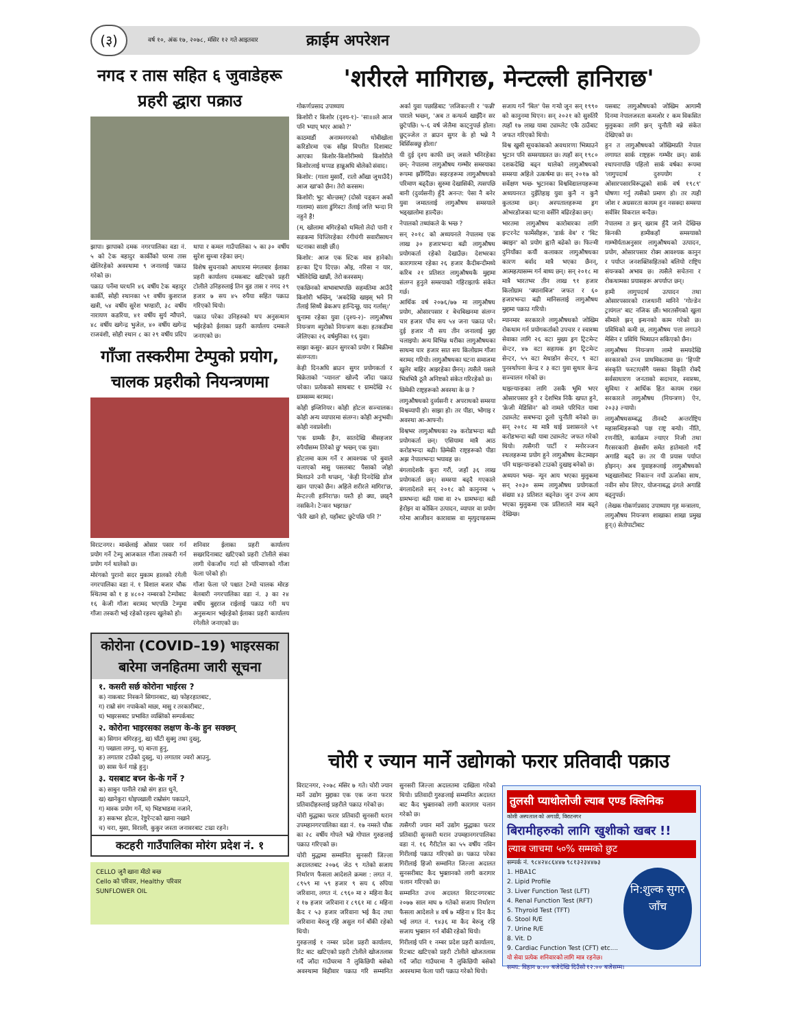(३) वर्ष १०, अंक १७, २०७८, मंसिर १२ गते आइतवार क्राईम अपरेशन
नगद र तास सहित ६ जुवाडेहरू प्रहरी द्धारा पक्राउ
झापा। झापाको दमक नगरपालिका वडा नं. ५ को टेक बहादुर कार्कीको घरमा तास खेलिरहेको अवस्थामा ९ जनालाई पक्राउ गरेको छ।
पक्राउ पर्नेमा घरधनि ४६ वर्षीय टेक बहादुर कार्की, सोही स्थानका ५१ वर्षीय कुशराज खत्री, ५४ वर्षीय सुरेश भण्डारी, ३८ वर्षीय नारायण कडरिया, ४१ वर्षीय सुर्य न्यौपाने, ४८ वर्षीय खगेन्द्र भुजेल, ४० वर्षीय खगेन्द्र राजवंशी, सोही स्थान ८ का २९ वर्षीय प्रदिप थापा र कमल गाउँपालिका ५ का ३० वर्षीय सुरेश सुब्बा रहेका छन्।
विशेष सुचनाको आधारमा मंगलबार ईलाका प्रहरी कार्यालय दमकबाट खटिएको प्रहरी टोलीले उनिहरुलाई तिन बुड तास र नगद २९ हजार ७ सय ४५ रुपैया सहित पक्राउ गरिएको थियो।
पक्राउ परेका उनिहरुको थप अनुसन्धान भईरहेको ईलाका प्रहरी कार्यालय दमकले जनाएको छ।
गाँजा तस्करीमा टेम्पुको प्रयोग, चालक प्रहरीको नियन्त्रणमा
विराटनगर। मान्छेलाई ओसार पसार गर्न प्रयोग गर्ने टेम्पु आजकाल गाँजा तस्करी गर्न प्रयोग गर्न थालेको छ।
मोरंगको पुरानो सदर मुकाम हालको रंगेली नगरपालिका वडा नं. १ विशाल बजार चौक स्थितमा को १ ह ४८०२ नम्बरको टेम्पोबाट १६ केजी गाँजा बरामद भएपछि टेम्पुमा गाँजा तस्करी भई रहेको रहस्य खुलेको हो।
शनिवार ईलाका प्रहरी कार्यालय सखरदिनाबाट खटिएको प्रहरी टोलीले संका लागी चेकजाँच गर्दा सो परिमाणको गाँजा फेला परेको हो।
गाँजा फेला परे पश्चात टेम्पो चालक मोरङ बेलबारी नगरपालिका वडा नं. ३ का २४ वर्षीय बुद्दराज राईलाई पक्राउ गरी थप अनुसन्धान भईरहेको ईलाका प्रहरी कार्यालय रंगेलीले जनाएको छ।
कोरोना (COVID–19) भाइरसका बारेमा जनहितमा जारी सूचना
१. कसरी सर्छ कोरोना भाईरस ?
क) नाकबाट निस्कने सिगानबाट, ख) फोहरहातबाट,
ग) राम्रो संग नपाकेको माछा, मासु र तरकारीबाट,
घ) भाइरसबाट प्रभावित व्यक्तिको सम्पर्कबाट
२. कोरोना भाइरसका लक्षण के-के हुन सक्छन्
क) सिगान बगिरहनु, ख) घाँटी सुक्नु तथा दुख्नु,
ग) पखाला लाग्नु, घ) बान्ता हुनु,
ङ) लगातार टाउँको दुख्नु, च) लगातार ज्वरो आउनु,
छ) सास फेर्न गाह्रे हुनु।
३. यसबाट बच्न के-के गर्ने ?
क) साबुन पानीले राम्रो संग हात धुने,
ख) खानेकुरा धोइपखाली राम्रोसंग पकाउने,
ग) मास्क प्रयोग गर्ने, घ) भिडभाडमा नजाने,
ङ) सकभर होटल, रेष्टुरेन्टको खाना नखाने
च) चरा, मुसा, विराली, कुकुर जस्ता जनावरबाट टाढा रहने।
कटहरी गाउँपालिका मोरंग प्रदेश नं. १
CELLO जुनै खाना मीठो बन्छ
Cello को परिवार, Healthy परिवार
SUNFLOWER OIL
'शरीरले मागिराछ, मेन्टल्ली हानिराछ'
गोकर्णप्रसाद उपाध्याय
किशोरी र किशोर (दृश्य-१)- 'सा॥॥ले आज पनि भ्याप् भएर आको ?'
काठमाडौं अनामनगरको धोबीखोला करिडोरमा एक साँझ विपरीत दिशाबाट आएका किशोर-किशोरीमध्ये किशोरीले किशोरलाई थप्पड हान्नुअघि बोलेको संवाद।
किशोर: (गाला मुसार्दै, रातो आँखा जुधाउँदै) आज खा'को छैन। तेरो कस्सम।
किशोरी: भुट बोल्छस्? (दोस्रो चड्कन अर्को गालामा) साला डुंगिस्टा तँलाई जत्ति भन्दा नि नहुने है!
(म, खोलामा बगिरहेको धमिलो लेदो पानी र सडकमा चिप्लिरहेका रंगीचंगी सवारीसाधन घटनाका साक्षी छौं।)
किशोर: आज एक स्टिक मात्र हानेको। हल्का ट्रिप दिएछ। ओइ, नरिसा न यार, भोलिदेखि खान्नौं, तेरो कस्स्सम्।
एकछिनको बाभाबाभपछि सहमतिमा आउँदै किशोरी भन्छिन्, 'अबदेखि खाइस् भने नि तँलाई सिध्धै ब्रेकअप हान्दिन्छु, याद गर्लास्।'
थुनामा रहेका युवा (दृश्य-२)- लागुऔषध नियन्त्रण ब्युरोको नियन्त्रण कक्ष। हतकडीमा जेलिएका २६ वर्षमुनिका १६ युवा।
साझा कसुर- ब्राउन सुगरको प्रयोग र बिक्रीमा संलग्नता।
केही दिनअघि ब्राउन सुगर प्रयोगकर्ता र बिक्रेताको 'च्यानल' खोज्दै जाँदा पक्राउ परेका। प्रत्येकको साथबाट १ ग्रामदेखि २८ ग्रामसम्म बरामद।
कोही इन्जिनियर। कोही होटल सञ्चालक। कोही अन्य व्यापारमा संलग्न। कोही अनुभवी। कोही नवप्रवेशी।
'एक ग्रामकै हैन, सातदेखि बीसहजार रुपैयाँसम्म तिरेको छु' भन्छन् एक युवा।
होटलमा काम गर्ने र आवश्यक परे बुवाले चलाएको मासु पसलबाट पैसाको जोहो मिलाउने उनी थप्छन्, 'केही दिनदेखि डोज खान पाएको छैन। अहिले शरीरले मागिरा'छ, मेन्टल्ली हानिरा'छ। यस्तै हो क्या, छाड्नै नसकिने। टेन्सन भइराछ।'
'फेरि खाने हो, यहाँबाट छुटेपछि पनि ?'
अर्का युवा पछाडिबाट 'लजिकल्ली र 'फन्नी' पाराले भन्छन्, 'अब त कन्फर्म खाइँदैन सर छुटेपछि। ५-६ वर्ष जेलैमा काट्नुपर्छ होला। छुट्ञ्जेल त ब्राउन सुगर के हो भन्ने नै बिर्सिसक्छु होला।'
यी दुई दृश्य काफी छन् जसले भनिरहेका छन्- नेपालमा लागुऔषध गम्भीर समस्याका रूपमा झाँगिँदैछ। सहरहरूमा लागुऔषधको परिमाण बढ्दैछ। सुरुमा देखासिकी, त्यसपछि बानी (दुर्व्यसनी) हुँदै अनन्त: पेसा नै बनेर युवा जमातलाई लागुऔषध समस्याले भड्खालोमा हाल्दैछ।
नेपालको तथ्यांकले के भन्छ ?
सन् २०१८ को अध्ययनले नेपालमा एक लाख ३० हजारभन्दा बढी लागुऔषध प्रयोगकर्ता रहेको देखाउँछ। देशभरका कारागारमा रहेका २६ हजार कैदीबन्दीमध्ये करिब २१ प्रतिशत लागुऔषधकै मुद्दामा संलग्न हुनुले समस्याको गहिराइतर्फ संकेत गर्छ।
आर्थिक वर्ष २०७६/७७ मा लागुऔषध प्रयोग, ओसारपसार र बेचबिखनमा संलग्न चार हजार पाँच सय ५४ जना पक्राउ परे। दुई हजार नौ सय तीन जनालाई मुद्दा चलाइयो। अन्य विभिन्न थरीका लागुऔषधका साथमा चार हजार सात सय किलोग्राम गाँजा बरामद गरियो। लागुऔषधका घटना समाजमा खुलेर बाहिर आइरहेका छैनन्। त्यसैले यसले भित्रभित्रै ठूलै अनिष्टको संकेत गरिरहेको छ।
छिमेकी राष्ट्रहरूको अवस्था के छ ?
लागुऔषधको दुर्व्यसनी र अपराधको समस्या विश्वव्यापी हो। साझा हो। तर पीडा, भोगाइ र अवस्था आ-आफ्नो।
विश्वभर लागुऔषधका २७ करोडभन्दा बढी प्रयोगकर्ता छन्। एसियामा मात्रै आठ करोडभन्दा बढी। छिमेकी राष्ट्रहरूको पीडा अझ नेपालभन्दा भयावह छ।
बंगलादेशकै कुरा गरौं, जहाँ ३६ लाख प्रयोगकर्ता छन्। समस्या बढ्दै गएकाले बंगलादेशले सन् २०१८ को कानुनमा ५ ग्रामभन्दा बढी याबा वा २५ ग्रामभन्दा बढी हेरोइन वा कोकिन उत्पादन, व्यापार वा प्रयोग गरेमा आजीवन कारावास वा मृत्युदण्डसम्म सजाय गर्ने 'बिल' पेस गर्‍यो जुन सन् १९९० को कानुनमा थिएन। सन् २०२१ को सुरुतिरै त्यहाँ १७ लाख याबा ट्याब्लेट एकै ठाउँबाट जफत गरिएको थियो।
विश्व खुसी सूचकांकको अवधारणा भित्र्याउने भुटान पनि समस्याग्रस्त छ। त्यहाँ सन् १९८० दशकदेखि बढ्न थालेको लागुऔषधको समस्या अहिले उत्कर्षमा छ। सन् २०१७ को सर्वेक्षण भन्छ- भुटानका विश्वविद्यालयहरूमा अध्ययनरत दुईतिहाइ युवा कुनै न कुनै कुलतमा छन्। अस्पतालहरूमा ड्रग ओभरडोजका घटना वर्सेनि बढिरहेका छन्।
भारतमा लागुऔषध कारोबारका लागि इन्टरनेट फार्मेसीहरू, 'डार्क वेब' र 'बिट क्वाइन' को प्रयोग ह्वात्तै बढेको छ। फिल्मी दुनियाँका कयौं कलाकार लागुऔषधका कारण बर्वाद मात्रै भएका छैनन्, आत्महत्यासम्म गर्न बाध्य छन्। सन् २०१८ मा मात्रै भारतभर तीन लाख ९१ हजार किलोग्राम 'क्यानाबिज' जफत र ६० हजारभन्दा बढी मानिसलाई लागुऔषध मुद्दामा पक्राउ गरियो।
म्यानमार सरकारले लागुऔषधको जोखिम रोकथाम गर्न प्रयोगकर्ताको उपचार र स्वास्थ्य सेवाका लागि २६ वटा मुख्य ड्रग ट्रिटमेन्ट सेन्टर, ४७ वटा सहायक ड्रग ट्रिटमेन्ट सेन्टर, ५५ वटा मेथाडोन सेन्टर, ९ वटा पुनर्स्थापना केन्द्र र ३ वटा युवा सुधार केन्द्र सञ्चालन गरेको छ।
थाइल्यान्डका लागि उसकै भूमि भएर ओसारपसार हुने र देशभित्र निकै खपत हुने, 'क्रेजी मेडिसिन' को नामले परिचित याबा ट्याब्लेट सबभन्दा ठूलो चुनौती बनेको छ। सन् २०१८ मा मात्रै थाई प्रशासनले ५१ करोडभन्दा बढी याबा ट्याब्लेट जफत गरेको थियो। त्यसैगरी पार्टी र मनोरञ्जन स्थलहरूमा प्रयोग हुने लागुऔषध केटामाइन पनि थाइल्यान्डको टाउको दुखाइ बनेको छ।
अध्ययन भन्छ- न्यून आय भएका मुलुकमा सन् २०३० सम्म लागुऔषध प्रयोगकर्ता संख्या ४३ प्रतिशत बढ्नेछ। जुन उच्च आय भएका मुलुकमा एक प्रतिशतले मात्र बढ्ने देखिन्छ।
यसबाट लागुऔषधको जोखिम आगामी दिनमा नेपालजस्ता कमजोर र कम विकसित मुलुकका लागि झन् चुनौती बन्ने संकेत देखिएको छ।
हुन त लागुऔषधको जोखिमप्रति नेपाल लगायत सार्क राष्ट्रहरू गम्भीर छन्। सार्क स्थापनापछि पहिलो सार्क वर्षका रूपमा 'लागुपदार्थ दुरुपयोग र ओसारपसारविरूद्धको सार्क वर्ष १९८९' घोषणा गर्नु त्यसैको प्रमाण हो। तर त्यही जोश र अग्रसरता कायम हुन नसक्दा समस्या सर्वत्रिर विकराल बन्दैछ।
नेपालमा त झन् खराब हुँदै जाने देखिन्छ किनकी हामीकहाँ समस्याको गाम्भीर्यताअनुसार लागुऔषधको उत्पादन, प्रयोग, ओसारपसार रोक्न आवश्यक कानुन र पर्याप्त जनशक्तिसहितको बलियो राष्ट्रिय संयन्त्रको अभाव छ। त्यसैले सचेतना र रोकथामका प्रयासहरू अपर्याप्त छन्।
हामी लागुपदार्थ उत्पादन तथा ओसारपसारको राजधानी मानिने 'गोल्डेन ट्रायंगल' बाट नजिक छौं। भारतसँगको खुला सीमाले झन् इन्धनको काम गरेको छ। प्रविधिको कमी छ, लागुऔषध पत्ता लगाउने मेसिन र प्रविधि भित्र्याउन सकिएको छैन।
लागुऔषध नियन्त्रण लामो समयदेखि सरकारको उच्च प्राथमिकतामा छ। 'हिप्पी' संस्कृति फस्टाएसँगै यसका विकृति रोक्दै सर्वसाधारण जनताको सदाचार, स्वास्थ्य, सुविधा र आर्थिक हित कायम राख्न सरकारले लागुऔषध (नियन्त्रण) ऐन, २०३३ ल्यायो।
लागुऔषधसम्बद्ध तीनवटै अन्तर्राष्ट्रिय महासन्धिहरूको पक्ष राष्ट्र बन्यो। नीति, रणनीति, कार्यक्रम ल्याएर निजी तथा गैरसरकारी क्षेत्रसँग समेत हातेमालो गर्दै अगाडि बढ्दै छ। तर यी प्रयास पर्याप्त होइनन्। अब युवाहरूलाई लागुऔषधको भड्खालोबाट निकाल्न नयाँ ऊर्जाका साथ, नवीन सोच लिएर, योजनाबद्ध ढंगले अगाडि बढ्नुपर्छ।
(लेखक गोकर्णप्रसाद उपाध्याय गृह मन्त्रालय, लागुऔषध नियन्त्रण शाखाका शाखा प्रमुख हुन्।) सेतोपाटीबाट
चोरी र ज्यान मार्ने उद्योगको फरार प्रतिवादी पक्राउ
विराटनगर, २०७८ मंसिर ७ गते। चोरी ज्यान मार्ने उद्योग मुद्दाका एक एक जना फरार प्रतिवादीहरुलाई प्रहरीले पक्राउ गरेको छ।
चोरी मुद्धाका फरार प्रतिवादी सुनसरी धरान उपमहानगरपालिका वडा नं. १७ नमस्ते चौक का २८ वर्षीय गोपले भन्ने गोपाल गुरुङलाई पक्राउ गरिएको छ।
चोरी मुद्धामा सम्मानित सुनसरी जिल्ला अदालतबाट २०७६ जेठ ९ गतेको सजाय निर्धारण फैसला आदेशले क्रमश : लगत नं. ८९५९ मा ५९ हजार ९ सय ६ रुपिया जरिवाना, लगत नं. ८९६० मा २ महिना कैद र १७ हजार जरिवाना र ८९६१ मा ८ महिना कैद र ५३ हजार जरिवाना भई कैद तथा जरिवाना बेरुजु रहि असुल गर्न बाँकी रहेको थियो।
गुरुङलाई १ नम्बर प्रदेश प्रहरी कार्यालय, रिट बाट खटिएको प्रहरी टोलीले खोजतलास गर्दै जाँदा गाउँघरमा नै लुकिछिपी बसेको अवस्थामा बिहीवार पक्राउ गरि सम्मानित सुनसरी जिल्ला अदालतमा दाखिला गरेको थियो। प्रतिवादी गुरुङलाई सम्मानित अदालत बाट कैद भुक्तानको लागी कारागार चलान गरेको छ।
त्यसैगरी ज्यान मार्ने उद्योग मुद्धाका फरार प्रतिवादी सुनसरी धरान उपमहानगरपालिका वडा नं. १६ गैरीटोल का ५५ वर्षीय नविन गिरीलाई पक्राउ गरिएको छ। पक्राउ परेका गिरीलाई हिजो सम्मानित जिल्ला अदालत सुनसरीबाट कैद भुक्तानको लागी करागार चलान गरिएको छ।
सम्मानित उच्च अदालत विराटनगरबाट २०७७ साल माघ ७ गतेको सजाय निर्धारण फैसला आदेशले ४ वर्ष ७ महिना ४ दिन कैद भई लगत नं. ९४३६ मा कैद बेरुजु रहि सजाय भुक्तान गर्न बाँकी रहेको थियो।
गिरीलाई पनि १ नम्बर प्रदेश प्रहरी कार्यालय, रिटबाट खटिएको प्रहरी टोलीले खोजतलास गर्दै जाँदा गाउँघरमा नै लुकिछिपी बसेको अवस्थामा फेला पारी पक्राउ गरेको थियो।
तुलसी प्याथोलोजी ल्याब एण्ड क्लिनिक
कोशी अस्पताल को अगाडी, विराटनगर
बिरामीहरुको लागि खुशीको खबर !!
ल्याब जाचमा ५०% सम्मको छुट
सम्पर्क नं. ९८४२४८६४४७ ९८१३२३४४७३
1. HBA1C
2. Lipid Profile
3. Liver Function Test (LFT)
4. Renal Function Test (RFT)
5. Thyroid Test (TFT)
6. Stool R/E
7. Urine R/E
8. Vit. D
9. Cardiac Function Test (CFT) etc....
नि:शुल्क सुगर जाँच
यो सेवा प्रत्येक शनिवारको लागि मात्र रहनेछ।
समय: विहान ७:०० बजेदेखि दिउँसो १२:०० बजेसम्म।